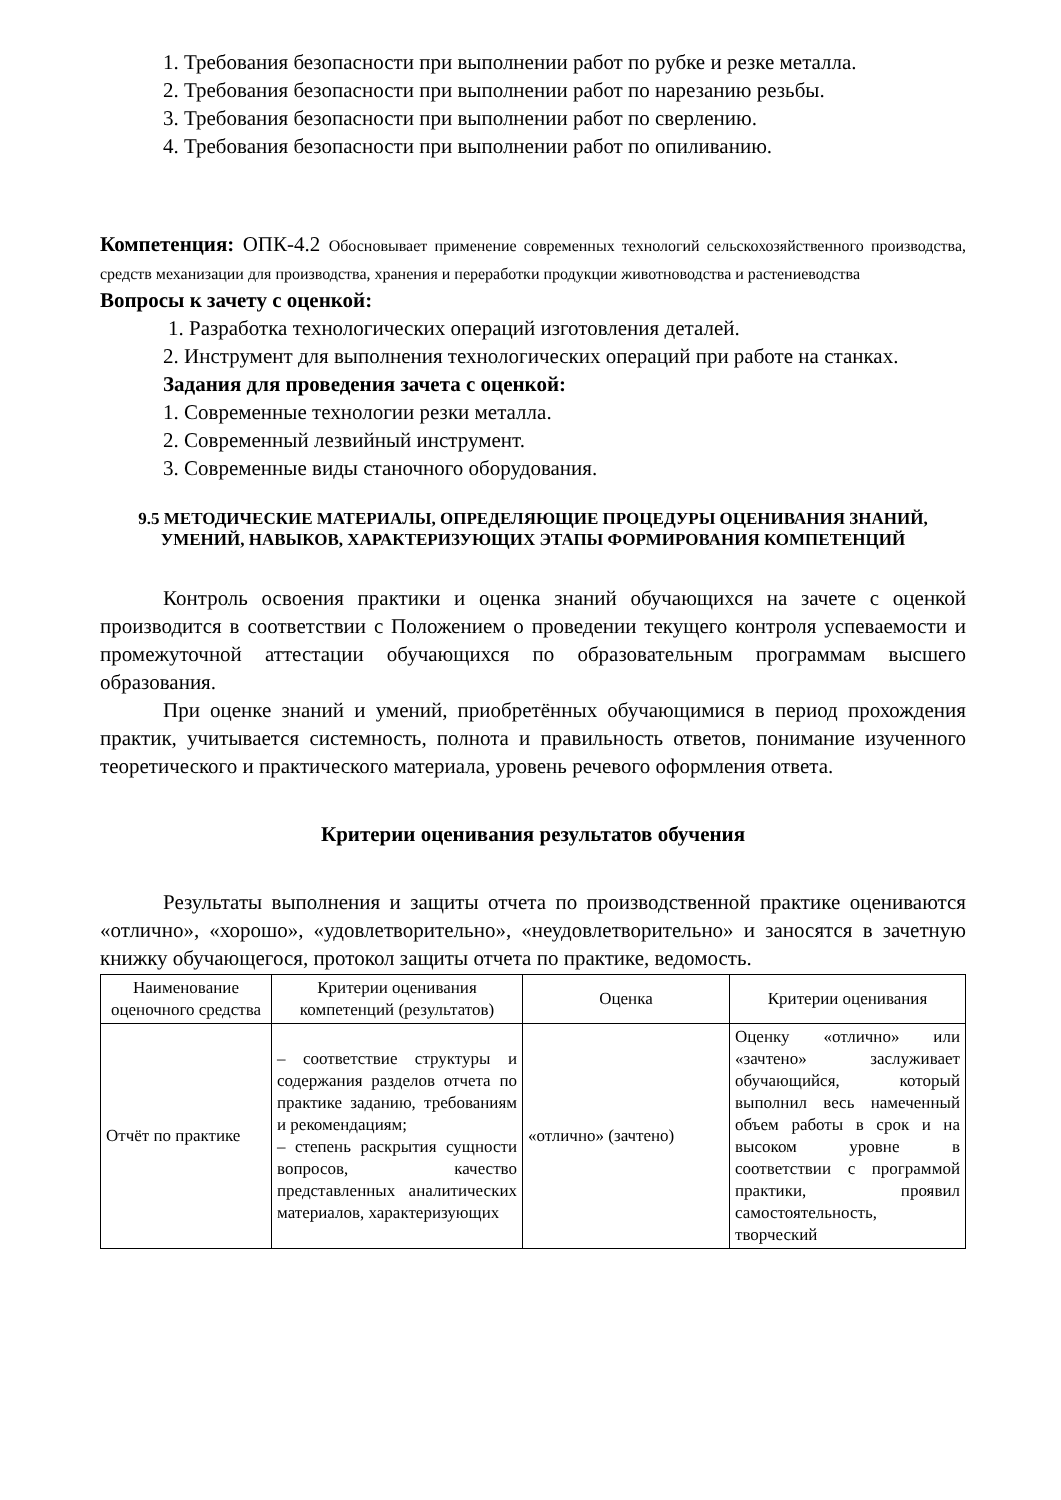1. Требования безопасности при выполнении работ по рубке и резке металла.
2. Требования безопасности при выполнении работ по нарезанию резьбы.
3. Требования безопасности при выполнении работ по сверлению.
4. Требования безопасности при выполнении работ по опиливанию.
Компетенция: ОПК-4.2 Обосновывает применение современных технологий сельскохозяйственного производства, средств механизации для производства, хранения и переработки продукции животноводства и растениеводства
Вопросы к зачету с оценкой:
1. Разработка технологических операций изготовления деталей.
2. Инструмент для выполнения технологических операций при работе на станках.
Задания для проведения зачета с оценкой:
1. Современные технологии резки металла.
2. Современный лезвийный инструмент.
3. Современные виды станочного оборудования.
9.5 МЕТОДИЧЕСКИЕ МАТЕРИАЛЫ, ОПРЕДЕЛЯЮЩИЕ ПРОЦЕДУРЫ ОЦЕНИВАНИЯ ЗНАНИЙ, УМЕНИЙ, НАВЫКОВ, ХАРАКТЕРИЗУЮЩИХ ЭТАПЫ ФОРМИРОВАНИЯ КОМПЕТЕНЦИЙ
Контроль освоения практики и оценка знаний обучающихся на зачете с оценкой производится в соответствии с Положением о проведении текущего контроля успеваемости и промежуточной аттестации обучающихся по образовательным программам высшего образования.
При оценке знаний и умений, приобретённых обучающимися в период прохождения практик, учитывается системность, полнота и правильность ответов, понимание изученного теоретического и практического материала, уровень речевого оформления ответа.
Критерии оценивания результатов обучения
Результаты выполнения и защиты отчета по производственной практике оцениваются «отлично», «хорошо», «удовлетворительно», «неудовлетворительно» и заносятся в зачетную книжку обучающегося, протокол защиты отчета по практике, ведомость.
| Наименование оценочного средства | Критерии оценивания компетенций (результатов) | Оценка | Критерии оценивания |
| --- | --- | --- | --- |
| Отчёт по практике | – соответствие структуры и содержания разделов отчета по практике заданию, требованиям и рекомендациям; – степень раскрытия сущности вопросов, качество представленных аналитических материалов, характеризующих | «отлично» (зачтено) | Оценку «отлично» или «зачтено» заслуживает обучающийся, который выполнил весь намеченный объем работы в срок и на высоком уровне в соответствии с программой практики, проявил самостоятельность, творческий |